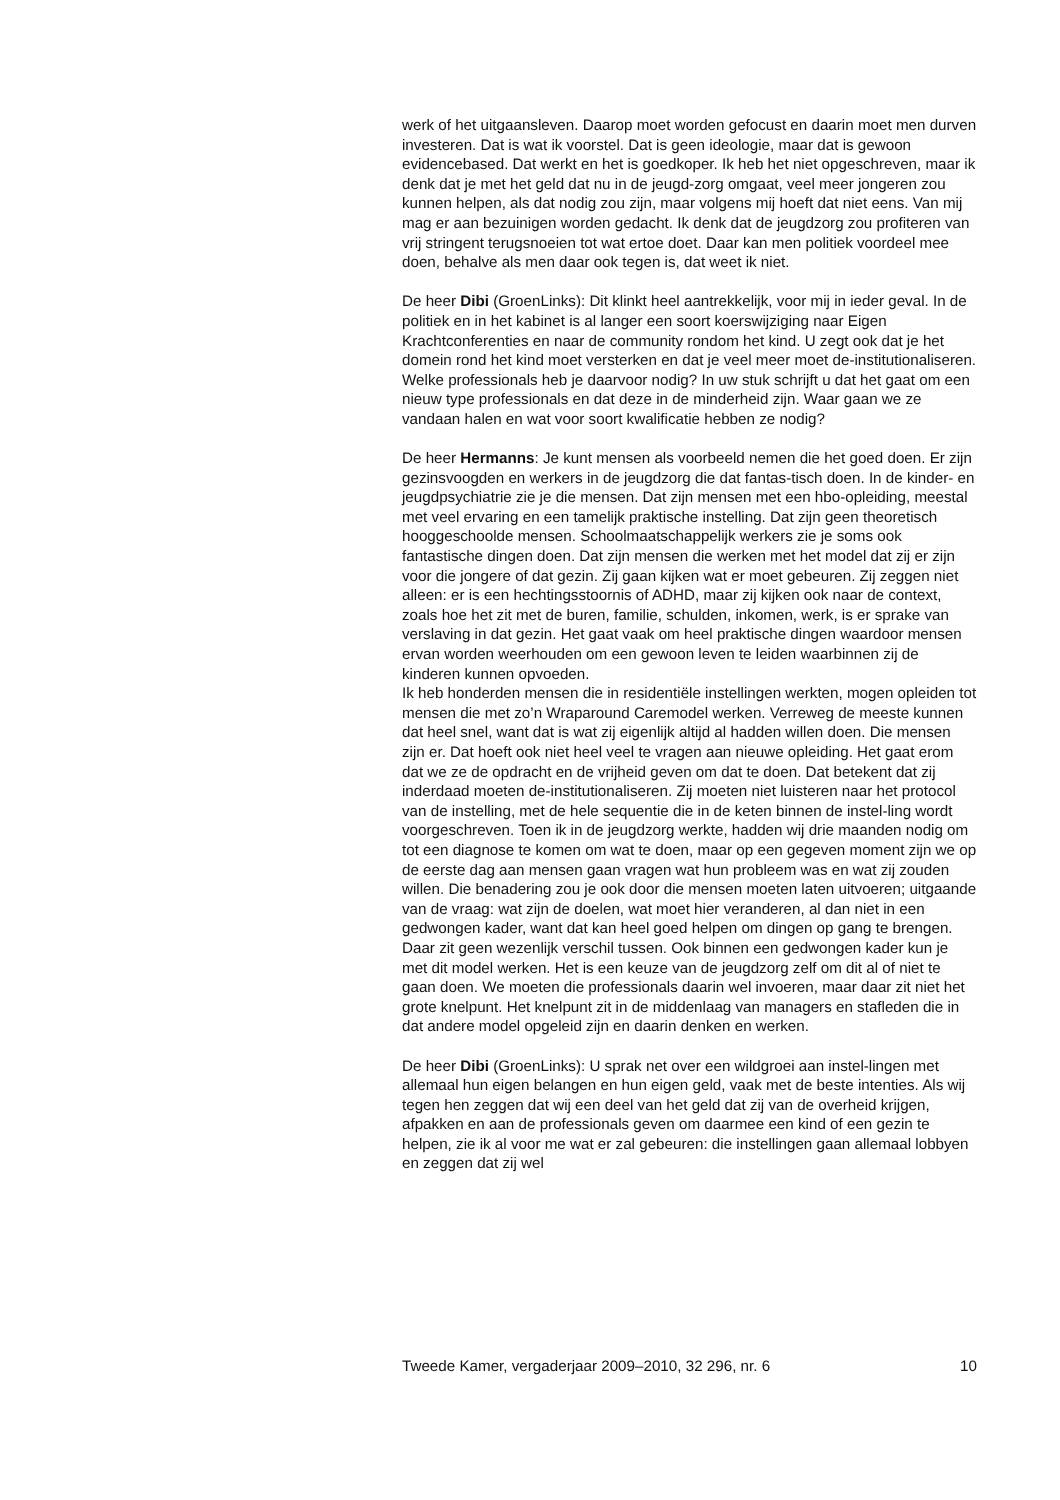werk of het uitgaansleven. Daarop moet worden gefocust en daarin moet men durven investeren. Dat is wat ik voorstel. Dat is geen ideologie, maar dat is gewoon evidencebased. Dat werkt en het is goedkoper. Ik heb het niet opgeschreven, maar ik denk dat je met het geld dat nu in de jeugd-zorg omgaat, veel meer jongeren zou kunnen helpen, als dat nodig zou zijn, maar volgens mij hoeft dat niet eens. Van mij mag er aan bezuinigen worden gedacht. Ik denk dat de jeugdzorg zou profiteren van vrij stringent terugsnoeien tot wat ertoe doet. Daar kan men politiek voordeel mee doen, behalve als men daar ook tegen is, dat weet ik niet.
De heer Dibi (GroenLinks): Dit klinkt heel aantrekkelijk, voor mij in ieder geval. In de politiek en in het kabinet is al langer een soort koerswijziging naar Eigen Krachtconferenties en naar de community rondom het kind. U zegt ook dat je het domein rond het kind moet versterken en dat je veel meer moet de-institutionaliseren. Welke professionals heb je daarvoor nodig? In uw stuk schrijft u dat het gaat om een nieuw type professionals en dat deze in de minderheid zijn. Waar gaan we ze vandaan halen en wat voor soort kwalificatie hebben ze nodig?
De heer Hermanns: Je kunt mensen als voorbeeld nemen die het goed doen. Er zijn gezinsvoogden en werkers in de jeugdzorg die dat fantas-tisch doen. In de kinder- en jeugdpsychiatrie zie je die mensen. Dat zijn mensen met een hbo-opleiding, meestal met veel ervaring en een tamelijk praktische instelling. Dat zijn geen theoretisch hooggeschoolde mensen. Schoolmaatschappelijk werkers zie je soms ook fantastische dingen doen. Dat zijn mensen die werken met het model dat zij er zijn voor die jongere of dat gezin. Zij gaan kijken wat er moet gebeuren. Zij zeggen niet alleen: er is een hechtingsstoornis of ADHD, maar zij kijken ook naar de context, zoals hoe het zit met de buren, familie, schulden, inkomen, werk, is er sprake van verslaving in dat gezin. Het gaat vaak om heel praktische dingen waardoor mensen ervan worden weerhouden om een gewoon leven te leiden waarbinnen zij de kinderen kunnen opvoeden.
Ik heb honderden mensen die in residentiële instellingen werkten, mogen opleiden tot mensen die met zo’n Wraparound Caremodel werken. Verreweg de meeste kunnen dat heel snel, want dat is wat zij eigenlijk altijd al hadden willen doen. Die mensen zijn er. Dat hoeft ook niet heel veel te vragen aan nieuwe opleiding. Het gaat erom dat we ze de opdracht en de vrijheid geven om dat te doen. Dat betekent dat zij inderdaad moeten de-institutionaliseren. Zij moeten niet luisteren naar het protocol van de instelling, met de hele sequentie die in de keten binnen de instel-ling wordt voorgeschreven. Toen ik in de jeugdzorg werkte, hadden wij drie maanden nodig om tot een diagnose te komen om wat te doen, maar op een gegeven moment zijn we op de eerste dag aan mensen gaan vragen wat hun probleem was en wat zij zouden willen. Die benadering zou je ook door die mensen moeten laten uitvoeren; uitgaande van de vraag: wat zijn de doelen, wat moet hier veranderen, al dan niet in een gedwongen kader, want dat kan heel goed helpen om dingen op gang te brengen. Daar zit geen wezenlijk verschil tussen. Ook binnen een gedwongen kader kun je met dit model werken. Het is een keuze van de jeugdzorg zelf om dit al of niet te gaan doen. We moeten die professionals daarin wel invoeren, maar daar zit niet het grote knelpunt. Het knelpunt zit in de middenlaag van managers en stafleden die in dat andere model opgeleid zijn en daarin denken en werken.
De heer Dibi (GroenLinks): U sprak net over een wildgroei aan instel-lingen met allemaal hun eigen belangen en hun eigen geld, vaak met de beste intenties. Als wij tegen hen zeggen dat wij een deel van het geld dat zij van de overheid krijgen, afpakken en aan de professionals geven om daarmee een kind of een gezin te helpen, zie ik al voor me wat er zal gebeuren: die instellingen gaan allemaal lobbyen en zeggen dat zij wel
Tweede Kamer, vergaderjaar 2009–2010, 32 296, nr. 6 10